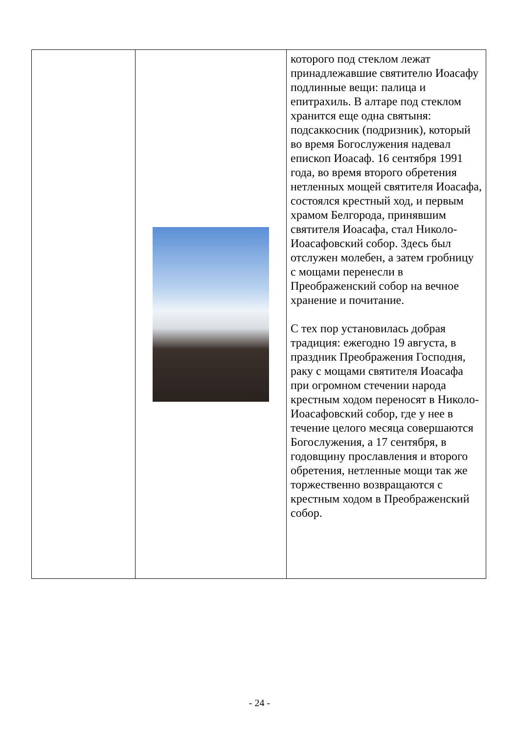| | | которого под стеклом лежат принадлежавшие святителю Иоасафу подлинные вещи: палица и епитрахиль. В алтаре под стеклом хранится еще одна святыня: подсаккосник (подризник), который во время Богослужения надевал епископ Иоасаф. 16 сентября 1991 года, во время второго обретения нетленных мощей святителя Иоасафа, состоялся крестный ход, и первым храмом Белгорода, принявшим святителя Иоасафа, стал Николо-Иоасафовский собор. Здесь был отслужен молебен, а затем гробницу с мощами перенесли в Преображенский собор на вечное хранение и почитание. С тех пор установилась добрая традиция: ежегодно 19 августа, в праздник Преображения Господня, раку с мощами святителя Иоасафа при огромном стечении народа крестным ходом переносят в Николо-Иоасафовский собор, где у нее в течение целого месяца совершаются Богослужения, а 17 сентября, в годовщину прославления и второго обретения, нетленные мощи так же торжественно возвращаются с крестным ходом в Преображенский собор. |
- 24 -